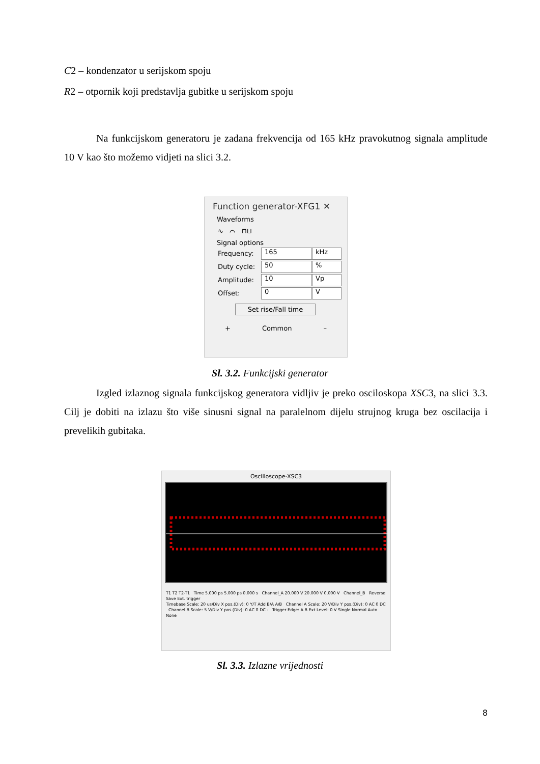C2 – kondenzator u serijskom spoju
R2 – otpornik koji predstavlja gubitke u serijskom spoju
Na funkcijskom generatoru je zadana frekvencija od 165 kHz pravokutnog signala amplitude 10 V kao što možemo vidjeti na slici 3.2.
Function generator-XFG1 ✕
Waveforms
∿ ⌒ ⊓⊔
Signal options
Frequency:
165 kHz
Duty cycle:
50 %
Amplitude:
10 Vp
Offset:
0 V
Set rise/Fall time
+ Common –
Sl. 3.2. Funkcijski generator
Izgled izlaznog signala funkcijskog generatora vidljiv je preko osciloskopa XSC3, na slici 3.3. Cilj je dobiti na izlazu što više sinusni signal na paralelnom dijelu strujnog kruga bez oscilacija i prevelikih gubitaka.
Oscilloscope-XSC3
T1 T2 T2-T1 Time 5.000 ps 5.000 ps 0.000 s Channel_A 20.000 V 20.000 V 0.000 V Channel_B Reverse Save Ext. trigger
Timebase Scale: 20 us/Div X pos.(Div): 0 Y/T Add B/A A/B Channel A Scale: 20 V/Div Y pos.(Div): 0 AC 0 DC Channel B Scale: 5 V/Div Y pos.(Div): 0 AC 0 DC - Trigger Edge: A B Ext Level: 0 V Single Normal Auto None
Sl. 3.3. Izlazne vrijednosti
8